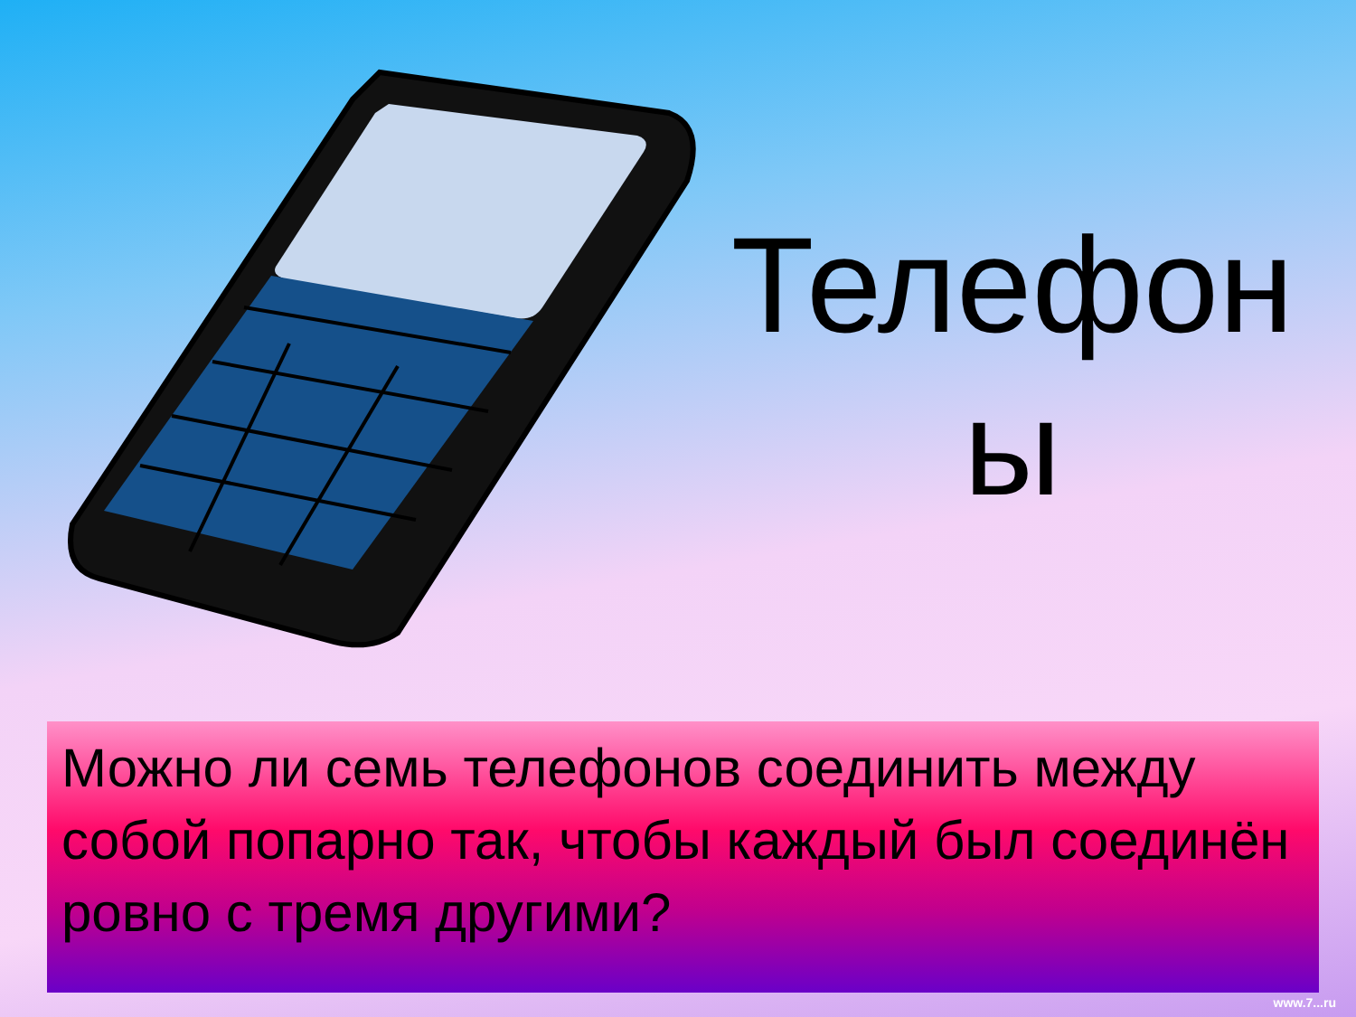Телефон
ы
Можно ли семь телефонов соединить между собой попарно так, чтобы каждый был соединён ровно с тремя другими?
www.7...ru